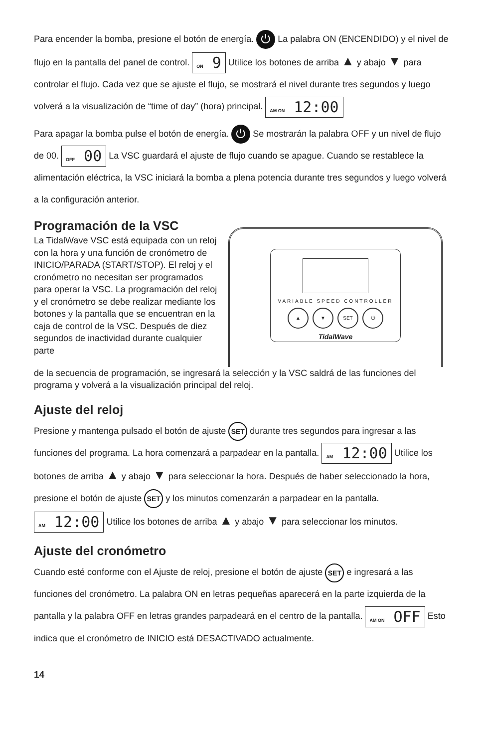Para encender la bomba, presione el botón de energía. ⏻ La palabra ON (ENCENDIDO) y el nivel de flujo en la pantalla del panel de control. ON 9 Utilice los botones de arriba ▲ y abajo ▼ para controlar el flujo. Cada vez que se ajuste el flujo, se mostrará el nivel durante tres segundos y luego volverá a la visualización de “time of day” (hora) principal. AM ON 12:00
Para apagar la bomba pulse el botón de energía. ⏻ Se mostrarán la palabra OFF y un nivel de flujo de 00. OFF 00 La VSC guardará el ajuste de flujo cuando se apague. Cuando se restablece la alimentación eléctrica, la VSC iniciará la bomba a plena potencia durante tres segundos y luego volverá a la configuración anterior.
Programación de la VSC
La TidalWave VSC está equipada con un reloj con la hora y una función de cronómetro de INICIO/PARADA (START/STOP). El reloj y el cronómetro no necesitan ser programados para operar la VSC. La programación del reloj y el cronómetro se debe realizar mediante los botones y la pantalla que se encuentran en la caja de control de la VSC. Después de diez segundos de inactividad durante cualquier parte
VARIABLE SPEED CONTROLLER
▲ ▼ SET ⏻
TidalWave
de la secuencia de programación, se ingresará la selección y la VSC saldrá de las funciones del programa y volverá a la visualización principal del reloj.
Ajuste del reloj
Presione y mantenga pulsado el botón de ajuste SET durante tres segundos para ingresar a las funciones del programa. La hora comenzará a parpadear en la pantalla. AM 12:00 Utilice los botones de arriba ▲ y abajo ▼ para seleccionar la hora. Después de haber seleccionado la hora, presione el botón de ajuste SET y los minutos comenzarán a parpadear en la pantalla. AM 12:00 Utilice los botones de arriba ▲ y abajo ▼ para seleccionar los minutos.
Ajuste del cronómetro
Cuando esté conforme con el Ajuste de reloj, presione el botón de ajuste SET e ingresará a las funciones del cronómetro. La palabra ON en letras pequeñas aparecerá en la parte izquierda de la pantalla y la palabra OFF en letras grandes parpadeará en el centro de la pantalla. AM ON OFF Esto indica que el cronómetro de INICIO está DESACTIVADO actualmente.
14